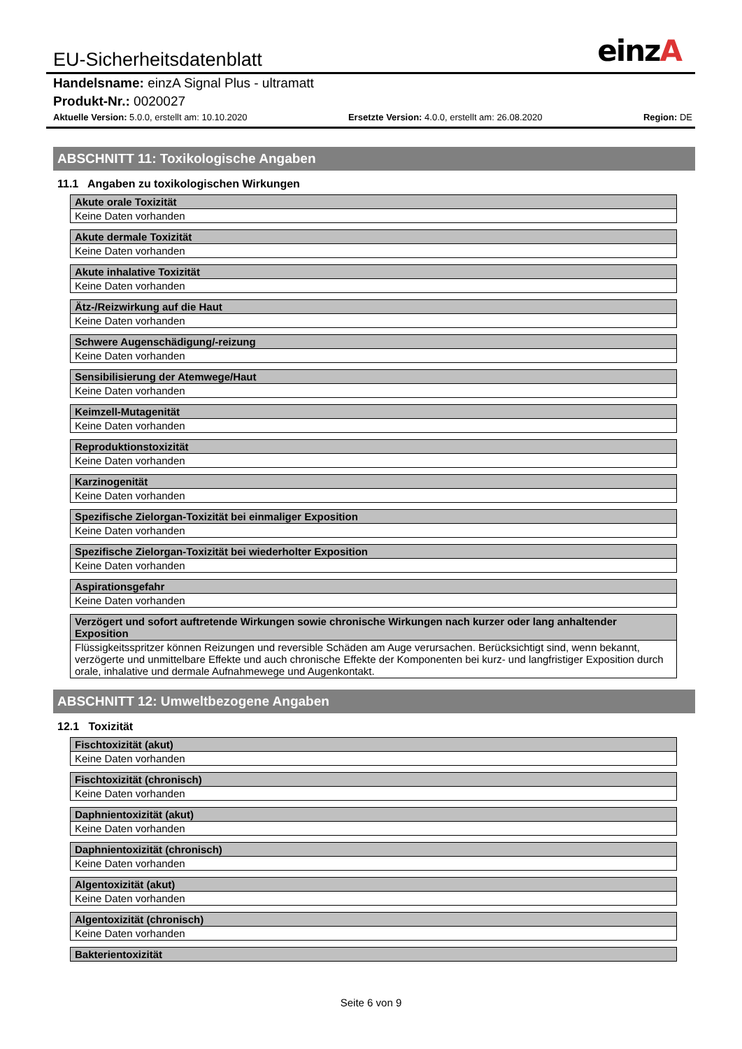einzA
EU-Sicherheitsdatenblatt
Handelsname: einzA Signal Plus - ultramatt
Produkt-Nr.: 0020027
Aktuelle Version: 5.0.0, erstellt am: 10.10.2020 Ersetzte Version: 4.0.0, erstellt am: 26.08.2020 Region: DE
ABSCHNITT 11: Toxikologische Angaben
11.1 Angaben zu toxikologischen Wirkungen
| Akute orale Toxizität |
| --- |
| Keine Daten vorhanden |
| Akute dermale Toxizität |
| --- |
| Keine Daten vorhanden |
| Akute inhalative Toxizität |
| --- |
| Keine Daten vorhanden |
| Ätz-/Reizwirkung auf die Haut |
| --- |
| Keine Daten vorhanden |
| Schwere Augenschädigung/-reizung |
| --- |
| Keine Daten vorhanden |
| Sensibilisierung der Atemwege/Haut |
| --- |
| Keine Daten vorhanden |
| Keimzell-Mutagenität |
| --- |
| Keine Daten vorhanden |
| Reproduktionstoxizität |
| --- |
| Keine Daten vorhanden |
| Karzinogenität |
| --- |
| Keine Daten vorhanden |
| Spezifische Zielorgan-Toxizität bei einmaliger Exposition |
| --- |
| Keine Daten vorhanden |
| Spezifische Zielorgan-Toxizität bei wiederholter Exposition |
| --- |
| Keine Daten vorhanden |
| Aspirationsgefahr |
| --- |
| Keine Daten vorhanden |
| Verzögert und sofort auftretende Wirkungen sowie chronische Wirkungen nach kurzer oder lang anhaltender Exposition |
| --- |
| Flüssigkeitsspritzer können Reizungen und reversible Schäden am Auge verursachen. Berücksichtigt sind, wenn bekannt, verzögerte und unmittelbare Effekte und auch chronische Effekte der Komponenten bei kurz- und langfristiger Exposition durch orale, inhalative und dermale Aufnahmewege und Augenkontakt. |
ABSCHNITT 12: Umweltbezogene Angaben
12.1 Toxizität
| Fischtoxizität (akut) |
| --- |
| Keine Daten vorhanden |
| Fischtoxizität (chronisch) |
| --- |
| Keine Daten vorhanden |
| Daphnientoxizität (akut) |
| --- |
| Keine Daten vorhanden |
| Daphnientoxizität (chronisch) |
| --- |
| Keine Daten vorhanden |
| Algentoxizität (akut) |
| --- |
| Keine Daten vorhanden |
| Algentoxizität (chronisch) |
| --- |
| Keine Daten vorhanden |
| Bakterientoxizität |
| --- |
Seite 6 von 9